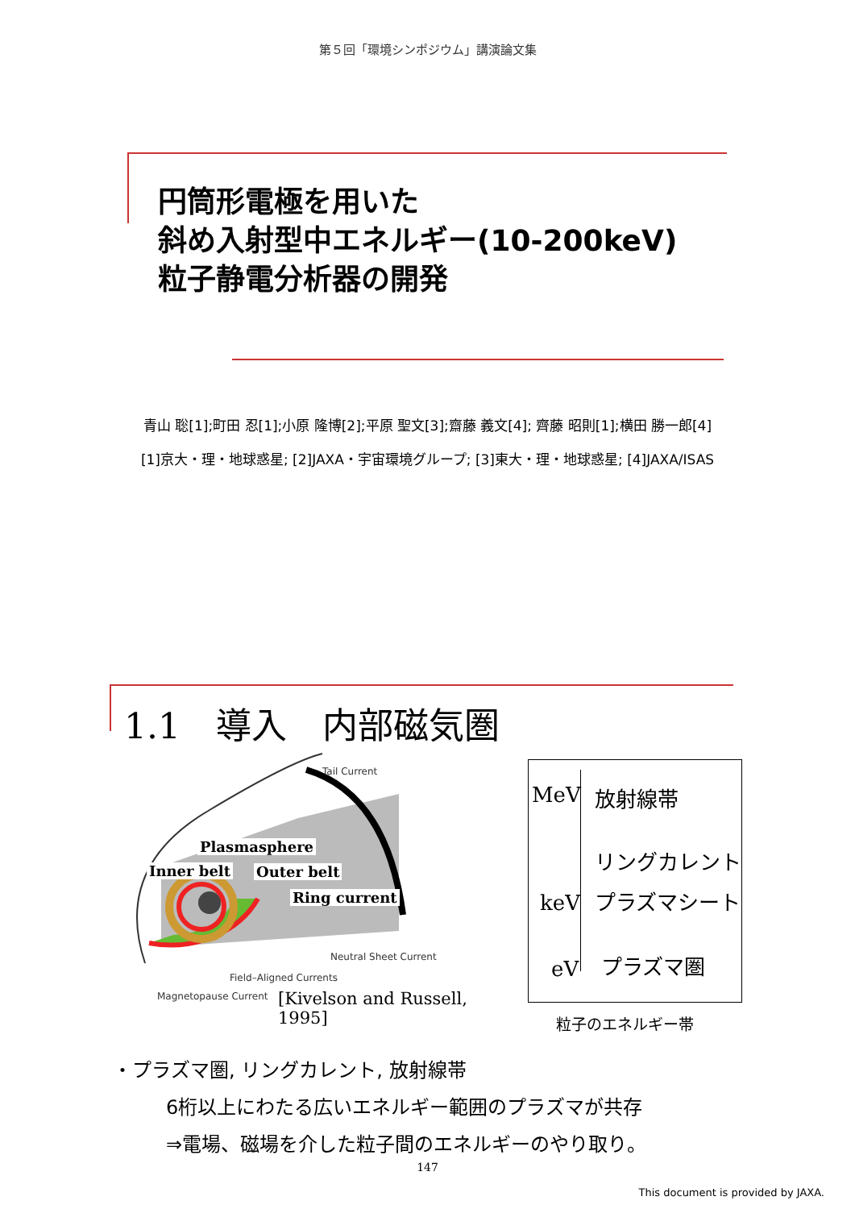第５回「環境シンポジウム」講演論文集
円筒形電極を用いた
斜め入射型中エネルギー(10-200keV)
粒子静電分析器の開発
青山 聡[1];町田 忍[1];小原 隆博[2];平原 聖文[3];齋藤 義文[4]; 齊藤 昭則[1];横田 勝一郎[4]
[1]京大・理・地球惑星; [2]JAXA・宇宙環境グループ; [3]東大・理・地球惑星; [4]JAXA/ISAS
1.1　導入　内部磁気圏
Tail Current
Plasmasphere
Inner belt Outer belt
Ring current
Neutral Sheet Current
Field–Aligned Currents
Magnetopause Current [Kivelson and Russell, 1995]
MeV 放射線帯
リングカレント
keV プラズマシート
eV プラズマ圏
粒子のエネルギー帯
・プラズマ圏, リングカレント, 放射線帯
6桁以上にわたる広いエネルギー範囲のプラズマが共存
⇒電場、磁場を介した粒子間のエネルギーのやり取り。
147
This document is provided by JAXA.